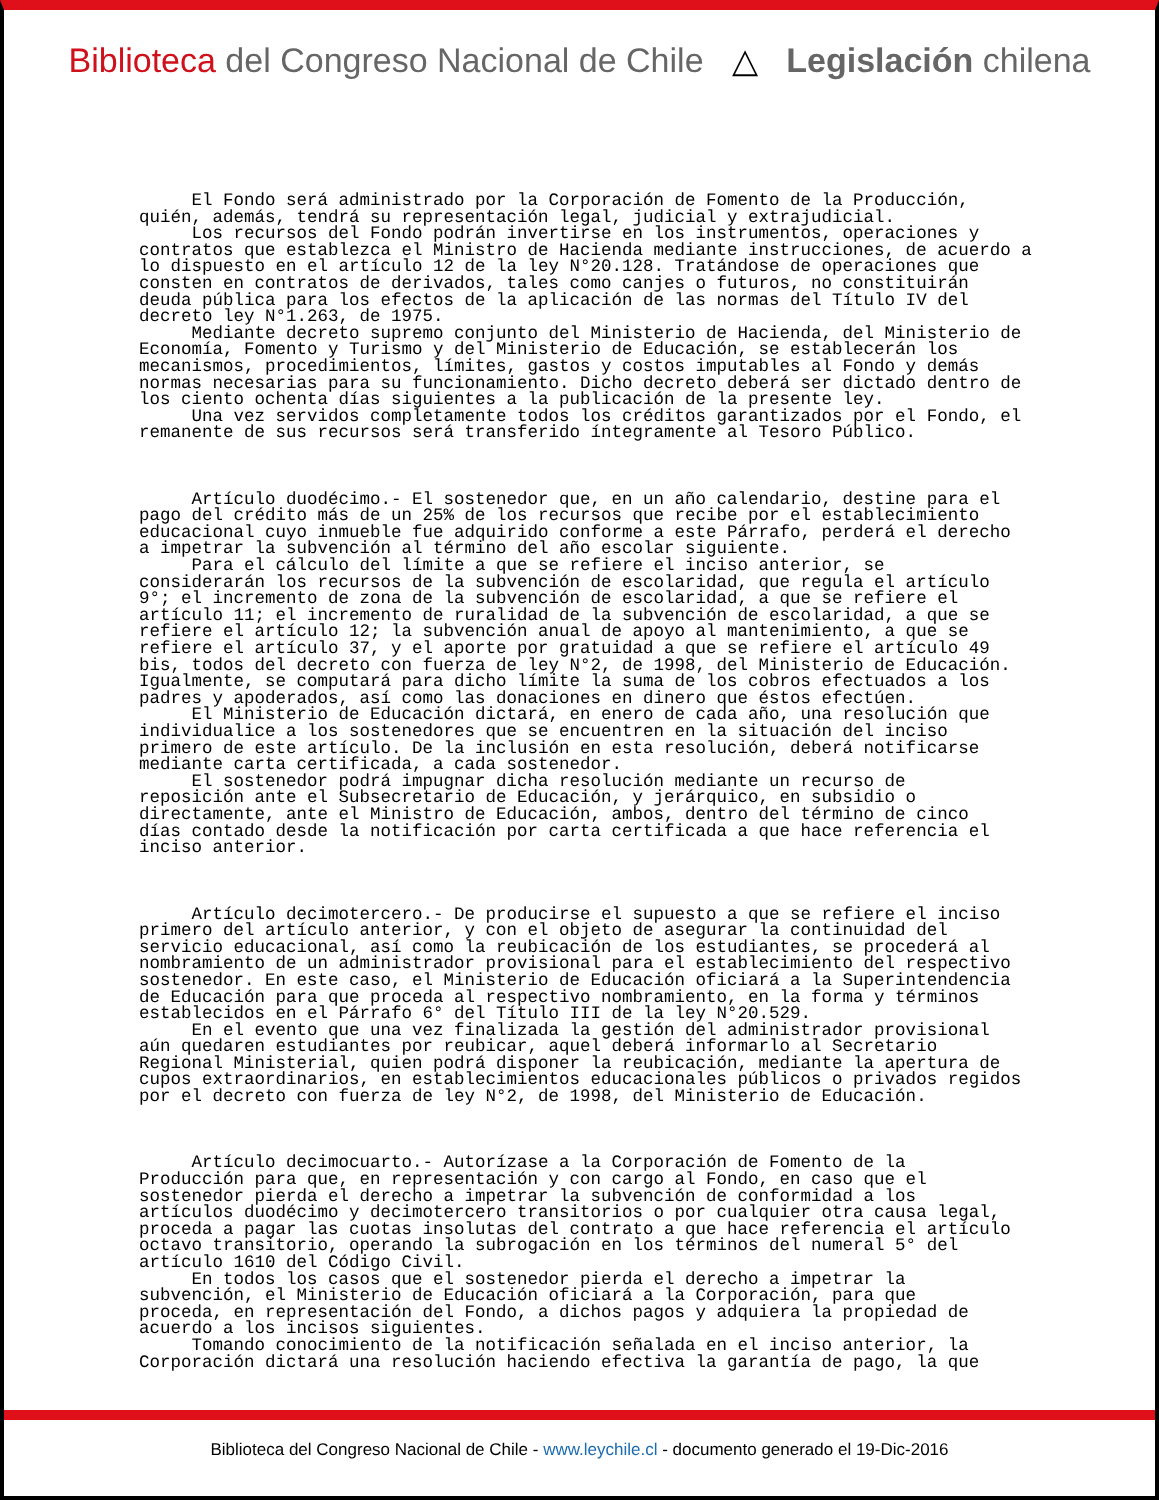Biblioteca del Congreso Nacional de Chile △ Legislación chilena
El Fondo será administrado por la Corporación de Fomento de la Producción, quién, además, tendrá su representación legal, judicial y extrajudicial. Los recursos del Fondo podrán invertirse en los instrumentos, operaciones y contratos que establezca el Ministro de Hacienda mediante instrucciones, de acuerdo a lo dispuesto en el artículo 12 de la ley N°20.128. Tratándose de operaciones que consten en contratos de derivados, tales como canjes o futuros, no constituirán deuda pública para los efectos de la aplicación de las normas del Título IV del decreto ley N°1.263, de 1975. Mediante decreto supremo conjunto del Ministerio de Hacienda, del Ministerio de Economía, Fomento y Turismo y del Ministerio de Educación, se establecerán los mecanismos, procedimientos, límites, gastos y costos imputables al Fondo y demás normas necesarias para su funcionamiento. Dicho decreto deberá ser dictado dentro de los ciento ochenta días siguientes a la publicación de la presente ley. Una vez servidos completamente todos los créditos garantizados por el Fondo, el remanente de sus recursos será transferido íntegramente al Tesoro Público. Artículo duodécimo.- El sostenedor que, en un año calendario, destine para el pago del crédito más de un 25% de los recursos que recibe por el establecimiento educacional cuyo inmueble fue adquirido conforme a este Párrafo, perderá el derecho a impetrar la subvención al término del año escolar siguiente. Para el cálculo del límite a que se refiere el inciso anterior, se considerarán los recursos de la subvención de escolaridad, que regula el artículo 9°; el incremento de zona de la subvención de escolaridad, a que se refiere el artículo 11; el incremento de ruralidad de la subvención de escolaridad, a que se refiere el artículo 12; la subvención anual de apoyo al mantenimiento, a que se refiere el artículo 37, y el aporte por gratuidad a que se refiere el artículo 49 bis, todos del decreto con fuerza de ley N°2, de 1998, del Ministerio de Educación. Igualmente, se computará para dicho límite la suma de los cobros efectuados a los padres y apoderados, así como las donaciones en dinero que éstos efectúen. El Ministerio de Educación dictará, en enero de cada año, una resolución que individualice a los sostenedores que se encuentren en la situación del inciso primero de este artículo. De la inclusión en esta resolución, deberá notificarse mediante carta certificada, a cada sostenedor. El sostenedor podrá impugnar dicha resolución mediante un recurso de reposición ante el Subsecretario de Educación, y jerárquico, en subsidio o directamente, ante el Ministro de Educación, ambos, dentro del término de cinco días contado desde la notificación por carta certificada a que hace referencia el inciso anterior. Artículo decimotercero.- De producirse el supuesto a que se refiere el inciso primero del artículo anterior, y con el objeto de asegurar la continuidad del servicio educacional, así como la reubicación de los estudiantes, se procederá al nombramiento de un administrador provisional para el establecimiento del respectivo sostenedor. En este caso, el Ministerio de Educación oficiará a la Superintendencia de Educación para que proceda al respectivo nombramiento, en la forma y términos establecidos en el Párrafo 6° del Título III de la ley N°20.529. En el evento que una vez finalizada la gestión del administrador provisional aún quedaren estudiantes por reubicar, aquel deberá informarlo al Secretario Regional Ministerial, quien podrá disponer la reubicación, mediante la apertura de cupos extraordinarios, en establecimientos educacionales públicos o privados regidos por el decreto con fuerza de ley N°2, de 1998, del Ministerio de Educación. Artículo decimocuarto.- Autorízase a la Corporación de Fomento de la Producción para que, en representación y con cargo al Fondo, en caso que el sostenedor pierda el derecho a impetrar la subvención de conformidad a los artículos duodécimo y decimotercero transitorios o por cualquier otra causa legal, proceda a pagar las cuotas insolutas del contrato a que hace referencia el artículo octavo transitorio, operando la subrogación en los términos del numeral 5° del artículo 1610 del Código Civil. En todos los casos que el sostenedor pierda el derecho a impetrar la subvención, el Ministerio de Educación oficiará a la Corporación, para que proceda, en representación del Fondo, a dichos pagos y adquiera la propiedad de acuerdo a los incisos siguientes. Tomando conocimiento de la notificación señalada en el inciso anterior, la Corporación dictará una resolución haciendo efectiva la garantía de pago, la que
Biblioteca del Congreso Nacional de Chile - www.leychile.cl - documento generado el 19-Dic-2016